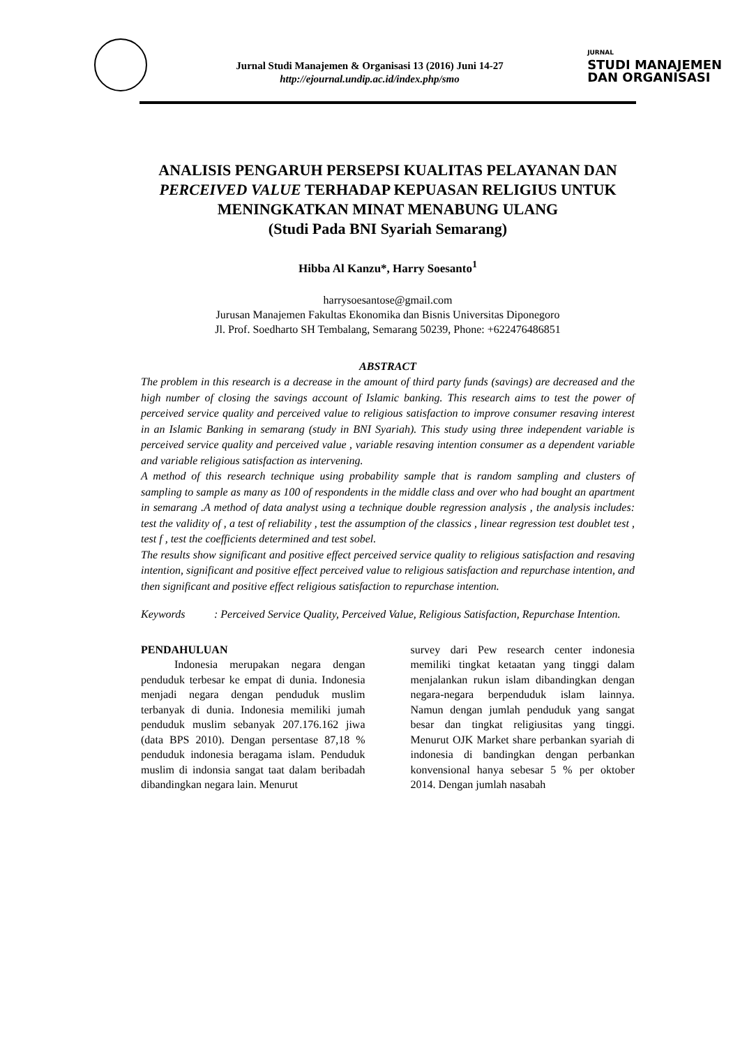Jurnal Studi Manajemen & Organisasi 13 (2016) Juni 14-27
http://ejournal.undip.ac.id/index.php/smo
JURNAL
STUDI MANAJEMEN
DAN ORGANISASI
ANALISIS PENGARUH PERSEPSI KUALITAS PELAYANAN DAN PERCEIVED VALUE TERHADAP KEPUASAN RELIGIUS UNTUK MENINGKATKAN MINAT MENABUNG ULANG
(Studi Pada BNI Syariah Semarang)
Hibba Al Kanzu*, Harry Soesanto<sup>1</sup>
harrysoesantose@gmail.com
Jurusan Manajemen Fakultas Ekonomika dan Bisnis Universitas Diponegoro
Jl. Prof. Soedharto SH Tembalang, Semarang 50239, Phone: +622476486851
ABSTRACT
The problem in this research is a decrease in the amount of third party funds (savings) are decreased and the high number of closing the savings account of Islamic banking. This research aims to test the power of perceived service quality and perceived value to religious satisfaction to improve consumer resaving interest in an Islamic Banking in semarang (study in BNI Syariah). This study using three independent variable is perceived service quality and perceived value , variable resaving intention consumer as a dependent variable and variable religious satisfaction as intervening.
A method of this research technique using probability sample that is random sampling and clusters of sampling to sample as many as 100 of respondents in the middle class and over who had bought an apartment in semarang .A method of data analyst using a technique double regression analysis , the analysis includes: test the validity of , a test of reliability , test the assumption of the classics , linear regression test doublet test , test f , test the coefficients determined and test sobel.
The results show significant and positive effect perceived service quality to religious satisfaction and resaving intention, significant and positive effect perceived value to religious satisfaction and repurchase intention, and then significant and positive effect religious satisfaction to repurchase intention.
Keywords: Perceived Service Quality, Perceived Value, Religious Satisfaction, Repurchase Intention.
PENDAHULUAN
   Indonesia merupakan negara dengan penduduk terbesar ke empat di dunia. Indonesia menjadi negara dengan penduduk muslim terbanyak di dunia. Indonesia memiliki jumah penduduk muslim sebanyak 207.176.162 jiwa (data BPS 2010). Dengan persentase 87,18 % penduduk indonesia beragama islam. Penduduk muslim di indonsia sangat taat dalam beribadah dibandingkan negara lain. Menurut
survey dari Pew research center indonesia memiliki tingkat ketaatan yang tinggi dalam menjalankan rukun islam dibandingkan dengan negara-negara berpenduduk islam lainnya. Namun dengan jumlah penduduk yang sangat besar dan tingkat religiusitas yang tinggi. Menurut OJK Market share perbankan syariah di indonesia di bandingkan dengan perbankan konvensional hanya sebesar 5 % per oktober 2014. Dengan jumlah nasabah